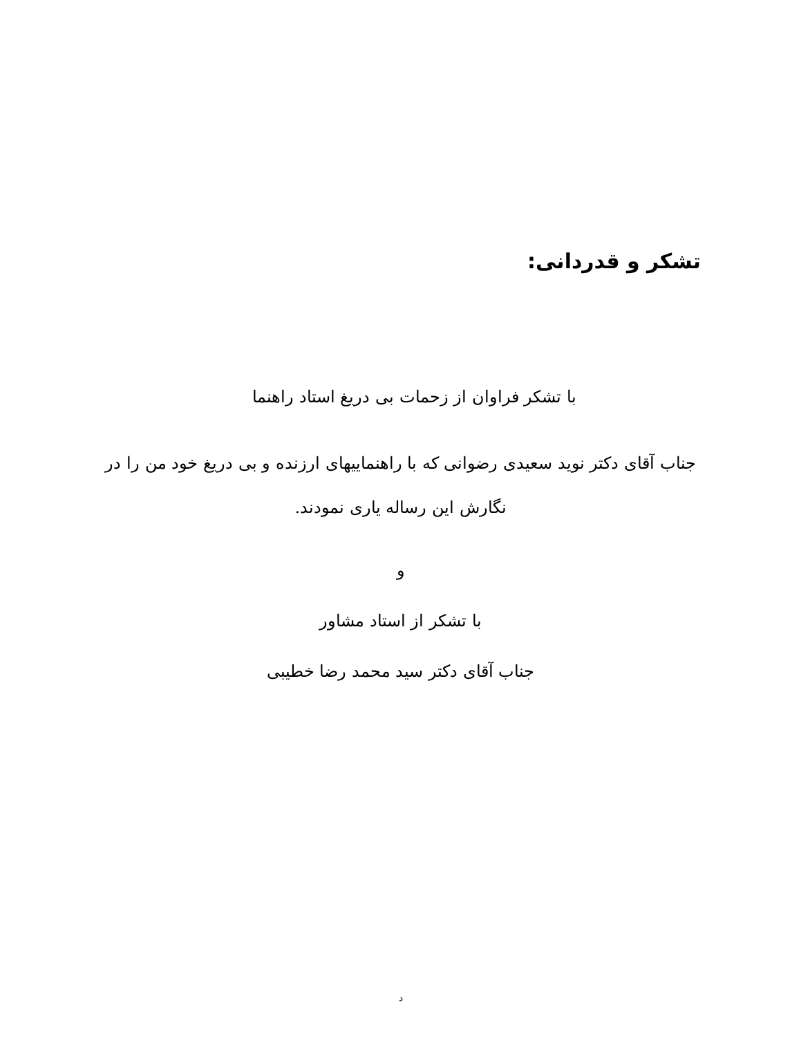تشکر و قدردانی:
با تشکر فراوان از زحمات بی دریغ استاد راهنما
جناب آقای دکتر نوید سعیدی رضوانی که با راهنماییهای ارزنده و بی دریغ خود من را در نگارش این رساله یاری نمودند.
و
با تشکر از استاد مشاور
جناب آقای دکتر سید محمد رضا خطیبی
د